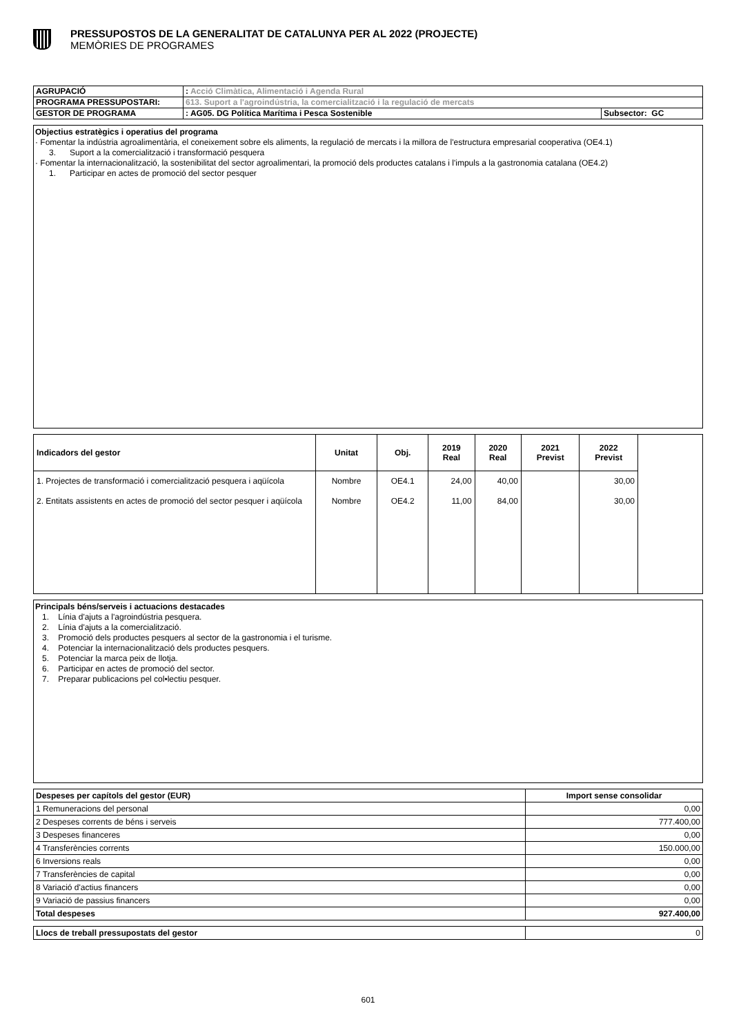PRESSUPOSTOS DE LA GENERALITAT DE CATALUNYA PER AL 2022 (PROJECTE)
MEMÒRIES DE PROGRAMES
| AGRUPACIÓ | : Acció Climàtica, Alimentació i Agenda Rural | |
| PROGRAMA PRESSUPOSTARI: | 613. Suport a l'agroindústria, la comercialització i la regulació de mercats | |
| GESTOR DE PROGRAMA | : AG05. DG Política Marítima i Pesca Sostenible | Subsector: GC |
Objectius estratègics i operatius del programa
· Fomentar la indústria agroalimentària, el coneixement sobre els aliments, la regulació de mercats i la millora de l'estructura empresarial cooperativa (OE4.1)
3. Suport a la comercialització i transformació pesquera
· Fomentar la internacionalització, la sostenibilitat del sector agroalimentari, la promoció dels productes catalans i l'impuls a la gastronomia catalana (OE4.2)
1. Participar en actes de promoció del sector pesquer
| Indicadors del gestor | Unitat | Obj. | 2019 Real | 2020 Real | 2021 Previst | 2022 Previst | |
| --- | --- | --- | --- | --- | --- | --- | --- |
| 1. Projectes de transformació i comercialització pesquera i aqüícola | Nombre | OE4.1 | 24,00 | 40,00 | | 30,00 | |
| 2. Entitats assistents en actes de promoció del sector pesquer i aqüícola | Nombre | OE4.2 | 11,00 | 84,00 | | 30,00 | |
Principals béns/serveis i actuacions destacades
1. Línia d'ajuts a l'agroindústria pesquera.
2. Línia d'ajuts a la comercialització.
3. Promoció dels productes pesquers al sector de la gastronomia i el turisme.
4. Potenciar la internacionalització dels productes pesquers.
5. Potenciar la marca peix de llotja.
6. Participar en actes de promoció del sector.
7. Preparar publicacions pel col•lectiu pesquer.
| Despeses per capítols del gestor (EUR) | Import sense consolidar |
| --- | --- |
| 1 Remuneracions del personal | 0,00 |
| 2 Despeses corrents de béns i serveis | 777.400,00 |
| 3 Despeses financeres | 0,00 |
| 4 Transferències corrents | 150.000,00 |
| 6 Inversions reals | 0,00 |
| 7 Transferències de capital | 0,00 |
| 8 Variació d'actius financers | 0,00 |
| 9 Variació de passius financers | 0,00 |
| Total despeses | 927.400,00 |
| Llocs de treball pressupostats del gestor | 0 |
601